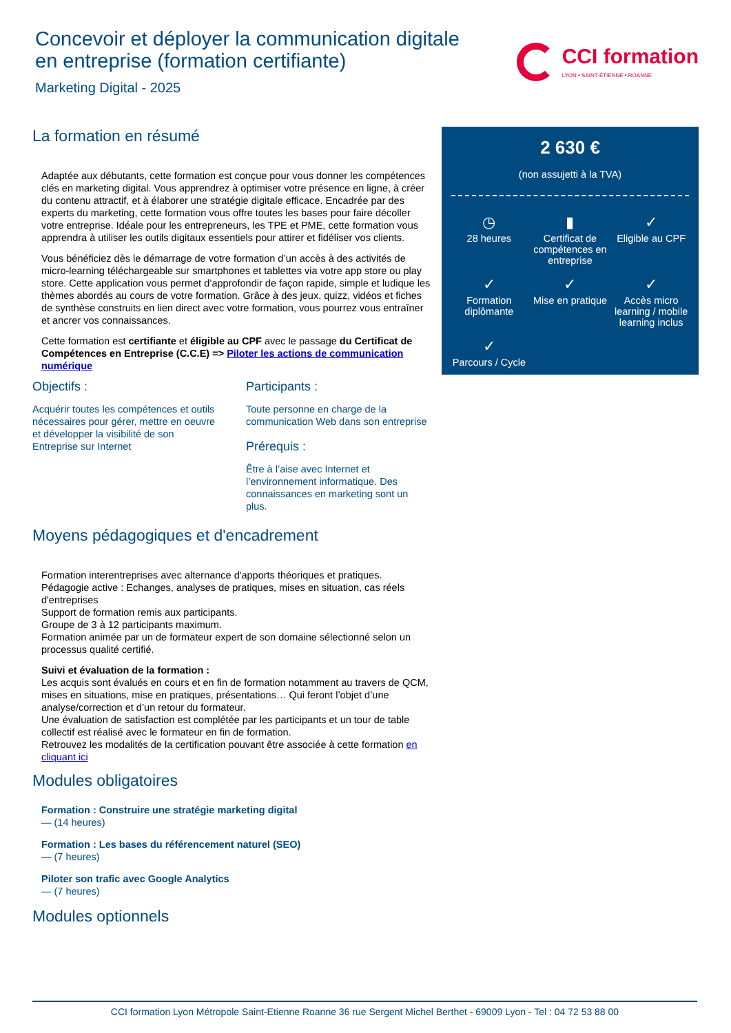Concevoir et déployer la communication digitale
en entreprise (formation certifiante)
Marketing Digital - 2025
CCI formation
LYON • SAINT-ÉTIENNE • ROANNE
La formation en résumé
Adaptée aux débutants, cette formation est conçue pour vous donner les compétences clés en marketing digital. Vous apprendrez à optimiser votre présence en ligne, à créer du contenu attractif, et à élaborer une stratégie digitale efficace. Encadrée par des experts du marketing, cette formation vous offre toutes les bases pour faire décoller votre entreprise. Idéale pour les entrepreneurs, les TPE et PME, cette formation vous apprendra à utiliser les outils digitaux essentiels pour attirer et fidéliser vos clients.
Vous bénéficiez dès le démarrage de votre formation d’un accès à des activités de micro-learning téléchargeable sur smartphones et tablettes via votre app store ou play store. Cette application vous permet d’approfondir de façon rapide, simple et ludique les thèmes abordés au cours de votre formation. Grâce à des jeux, quizz, vidéos et fiches de synthèse construits en lien direct avec votre formation, vous pourrez vous entraîner et ancrer vos connaissances.
Cette formation est certifiante et éligible au CPF avec le passage du Certificat de Compétences en Entreprise (C.C.E) => Piloter les actions de communication numérique
Objectifs :
Acquérir toutes les compétences et outils nécessaires pour gérer, mettre en oeuvre et développer la visibilité de son Entreprise sur Internet
Participants :
Toute personne en charge de la communication Web dans son entreprise
Prérequis :
Être à l’aise avec Internet et l’environnement informatique. Des connaissances en marketing sont un plus.
Moyens pédagogiques et d'encadrement
Formation interentreprises avec alternance d'apports théoriques et pratiques.
Pédagogie active : Echanges, analyses de pratiques, mises en situation, cas réels d'entreprises
Support de formation remis aux participants.
Groupe de 3 à 12 participants maximum.
Formation animée par un de formateur expert de son domaine sélectionné selon un processus qualité certifié.
Suivi et évaluation de la formation :
Les acquis sont évalués en cours et en fin de formation notamment au travers de QCM, mises en situations, mise en pratiques, présentations… Qui feront l’objet d’une analyse/correction et d’un retour du formateur.
Une évaluation de satisfaction est complétée par les participants et un tour de table collectif est réalisé avec le formateur en fin de formation.
Retrouvez les modalités de la certification pouvant être associée à cette formation en cliquant ici
Modules obligatoires
Formation : Construire une stratégie marketing digital
— (14 heures)
Formation : Les bases du référencement naturel (SEO)
— (7 heures)
Piloter son trafic avec Google Analytics
— (7 heures)
Modules optionnels
2 630 €
(non assujetti à la TVA)
◷
28 heures
▮
Certificat de compétences en entreprise
✓
Eligible au CPF
✓
Formation diplômante
✓
Mise en pratique
✓
Accès micro learning / mobile learning inclus
✓
Parcours / Cycle
CCI formation Lyon Métropole Saint-Etienne Roanne 36 rue Sergent Michel Berthet - 69009 Lyon - Tel : 04 72 53 88 00